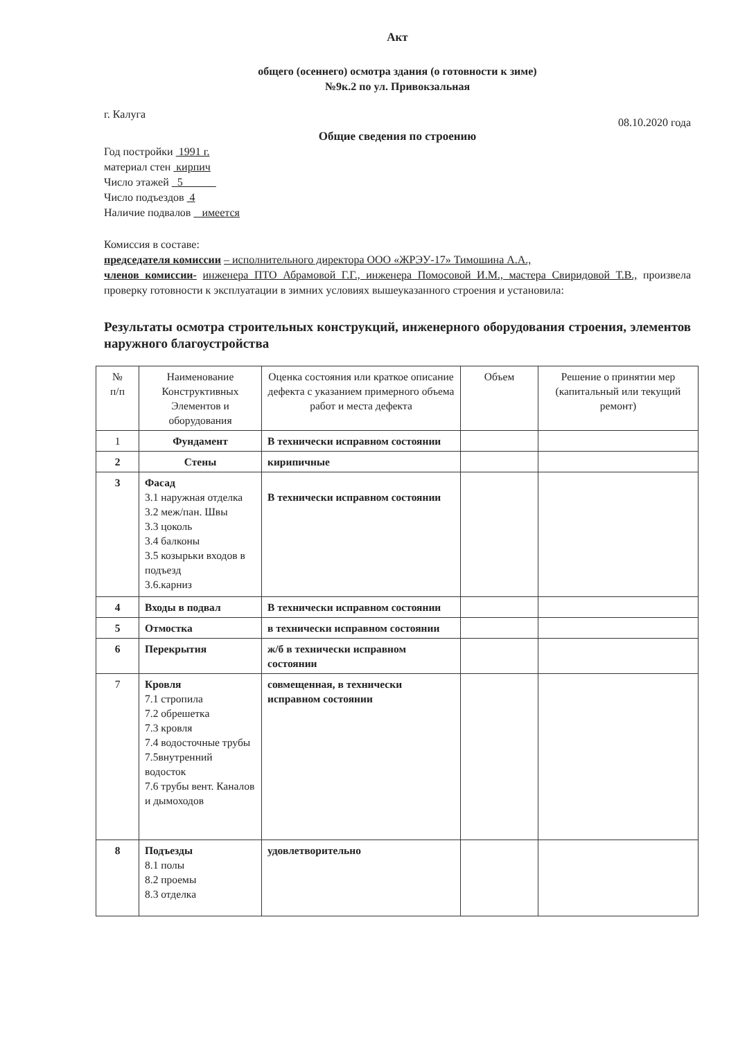Акт
общего (осеннего) осмотра здания (о готовности к зиме)
№9к.2 по ул. Привокзальная
г. Калуга 08.10.2020 года
Общие сведения по строению
Год постройки 1991 г.
материал стен кирпич
Число этажей 5
Число подъездов 4
Наличие подвалов имеется
Комиссия в составе:
председателя комиссии – исполнительного директора ООО «ЖРЭУ-17» Тимошина А.А.,
членов комиссии- инженера ПТО Абрамовой Г.Г., инженера Помосовой И.М., мастера Свиридовой Т.В., произвела проверку готовности к эксплуатации в зимних условиях вышеуказанного строения и установила:
Результаты осмотра строительных конструкций, инженерного оборудования строения, элементов наружного благоустройства
| № п/п | Наименование Конструктивных Элементов и оборудования | Оценка состояния или краткое описание дефекта с указанием примерного объема работ и места дефекта | Объем | Решение о принятии мер (капитальный или текущий ремонт) |
| --- | --- | --- | --- | --- |
| 1 | Фундамент | В технически исправном состоянии | | |
| 2 | Стены | кирипичные | | |
| 3 | Фасад 3.1 наружная отделка 3.2 меж/пан. Швы 3.3 цоколь 3.4 балконы 3.5 козырьки входов в подъезд 3.6.карниз | В технически исправном состоянии | | |
| 4 | Входы в подвал | В технически исправном состоянии | | |
| 5 | Отмостка | в технически исправном состоянии | | |
| 6 | Перекрытия | ж/б в технически исправном состоянии | | |
| 7 | Кровля 7.1 стропила 7.2 обрешетка 7.3 кровля 7.4 водосточные трубы 7.5внутренний водосток 7.6 трубы вент. Каналов и дымоходов | совмещенная, в технически исправном состоянии | | |
| 8 | Подъезды 8.1 полы 8.2 проемы 8.3 отделка | удовлетворительно | | |